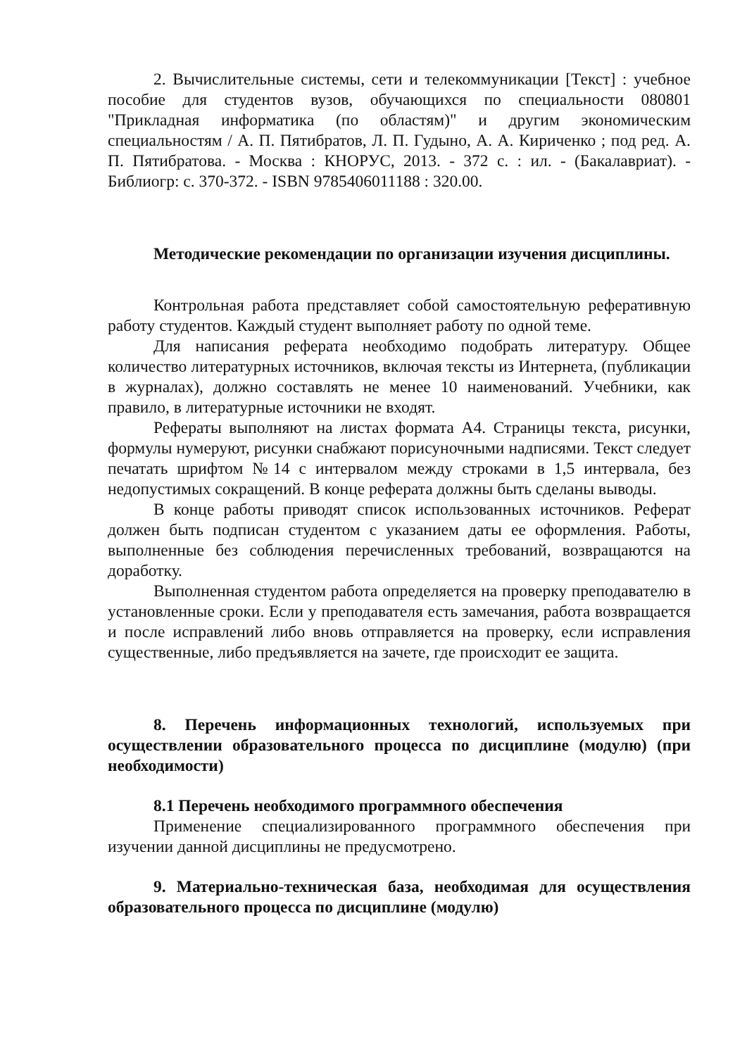2. Вычислительные системы, сети и телекоммуникации [Текст] : учебное пособие для студентов вузов, обучающихся по специальности 080801 "Прикладная информатика (по областям)" и другим экономическим специальностям / А. П. Пятибратов, Л. П. Гудыно, А. А. Кириченко ; под ред. А. П. Пятибратова. - Москва : КНОРУС, 2013. - 372 с. : ил. - (Бакалавриат). - Библиогр: с. 370-372. - ISBN 9785406011188 : 320.00.
Методические рекомендации по организации изучения дисциплины.
Контрольная работа представляет собой самостоятельную реферативную работу студентов. Каждый студент выполняет работу по одной теме.
Для написания реферата необходимо подобрать литературу. Общее количество литературных источников, включая тексты из Интернета, (публикации в журналах), должно составлять не менее 10 наименований. Учебники, как правило, в литературные источники не входят.
Рефераты выполняют на листах формата А4. Страницы текста, рисунки, формулы нумеруют, рисунки снабжают порисуночными надписями. Текст следует печатать шрифтом №14 с интервалом между строками в 1,5 интервала, без недопустимых сокращений. В конце реферата должны быть сделаны выводы.
В конце работы приводят список использованных источников. Реферат должен быть подписан студентом с указанием даты ее оформления. Работы, выполненные без соблюдения перечисленных требований, возвращаются на доработку.
Выполненная студентом работа определяется на проверку преподавателю в установленные сроки. Если у преподавателя есть замечания, работа возвращается и после исправлений либо вновь отправляется на проверку, если исправления существенные, либо предъявляется на зачете, где происходит ее защита.
8. Перечень информационных технологий, используемых при осуществлении образовательного процесса по дисциплине (модулю) (при необходимости)
8.1 Перечень необходимого программного обеспечения
Применение специализированного программного обеспечения при изучении данной дисциплины не предусмотрено.
9. Материально-техническая база, необходимая для осуществления образовательного процесса по дисциплине (модулю)